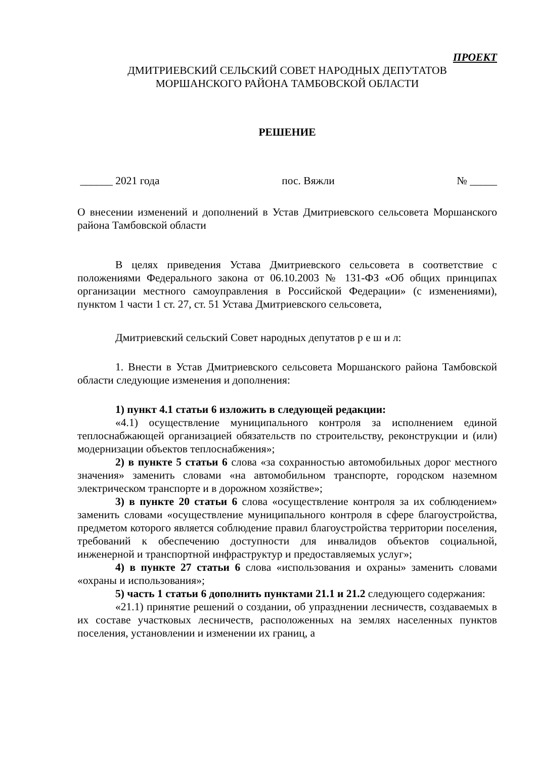ПРОЕКТ
ДМИТРИЕВСКИЙ СЕЛЬСКИЙ СОВЕТ НАРОДНЫХ ДЕПУТАТОВ
МОРШАНСКОГО РАЙОНА ТАМБОВСКОЙ ОБЛАСТИ
РЕШЕНИЕ
______ 2021 года пос. Вяжли № _____
О внесении изменений и дополнений в Устав Дмитриевского сельсовета Моршанского района Тамбовской области
В целях приведения Устава Дмитриевского сельсовета в соответствие с положениями Федерального закона от 06.10.2003 № 131-ФЗ «Об общих принципах организации местного самоуправления в Российской Федерации» (с изменениями), пунктом 1 части 1 ст. 27, ст. 51 Устава Дмитриевского сельсовета,
Дмитриевский сельский Совет народных депутатов р е ш и л:
1. Внести в Устав Дмитриевского сельсовета Моршанского района Тамбовской области следующие изменения и дополнения:
1) пункт 4.1 статьи 6 изложить в следующей редакции:
«4.1) осуществление муниципального контроля за исполнением единой теплоснабжающей организацией обязательств по строительству, реконструкции и (или) модернизации объектов теплоснабжения»;
2) в пункте 5 статьи 6 слова «за сохранностью автомобильных дорог местного значения» заменить словами «на автомобильном транспорте, городском наземном электрическом транспорте и в дорожном хозяйстве»;
3) в пункте 20 статьи 6 слова «осуществление контроля за их соблюдением» заменить словами «осуществление муниципального контроля в сфере благоустройства, предметом которого является соблюдение правил благоустройства территории поселения, требований к обеспечению доступности для инвалидов объектов социальной, инженерной и транспортной инфраструктур и предоставляемых услуг»;
4) в пункте 27 статьи 6 слова «использования и охраны» заменить словами «охраны и использования»;
5) часть 1 статьи 6 дополнить пунктами 21.1 и 21.2 следующего содержания:
«21.1) принятие решений о создании, об упразднении лесничеств, создаваемых в их составе участковых лесничеств, расположенных на землях населенных пунктов поселения, установлении и изменении их границ, а